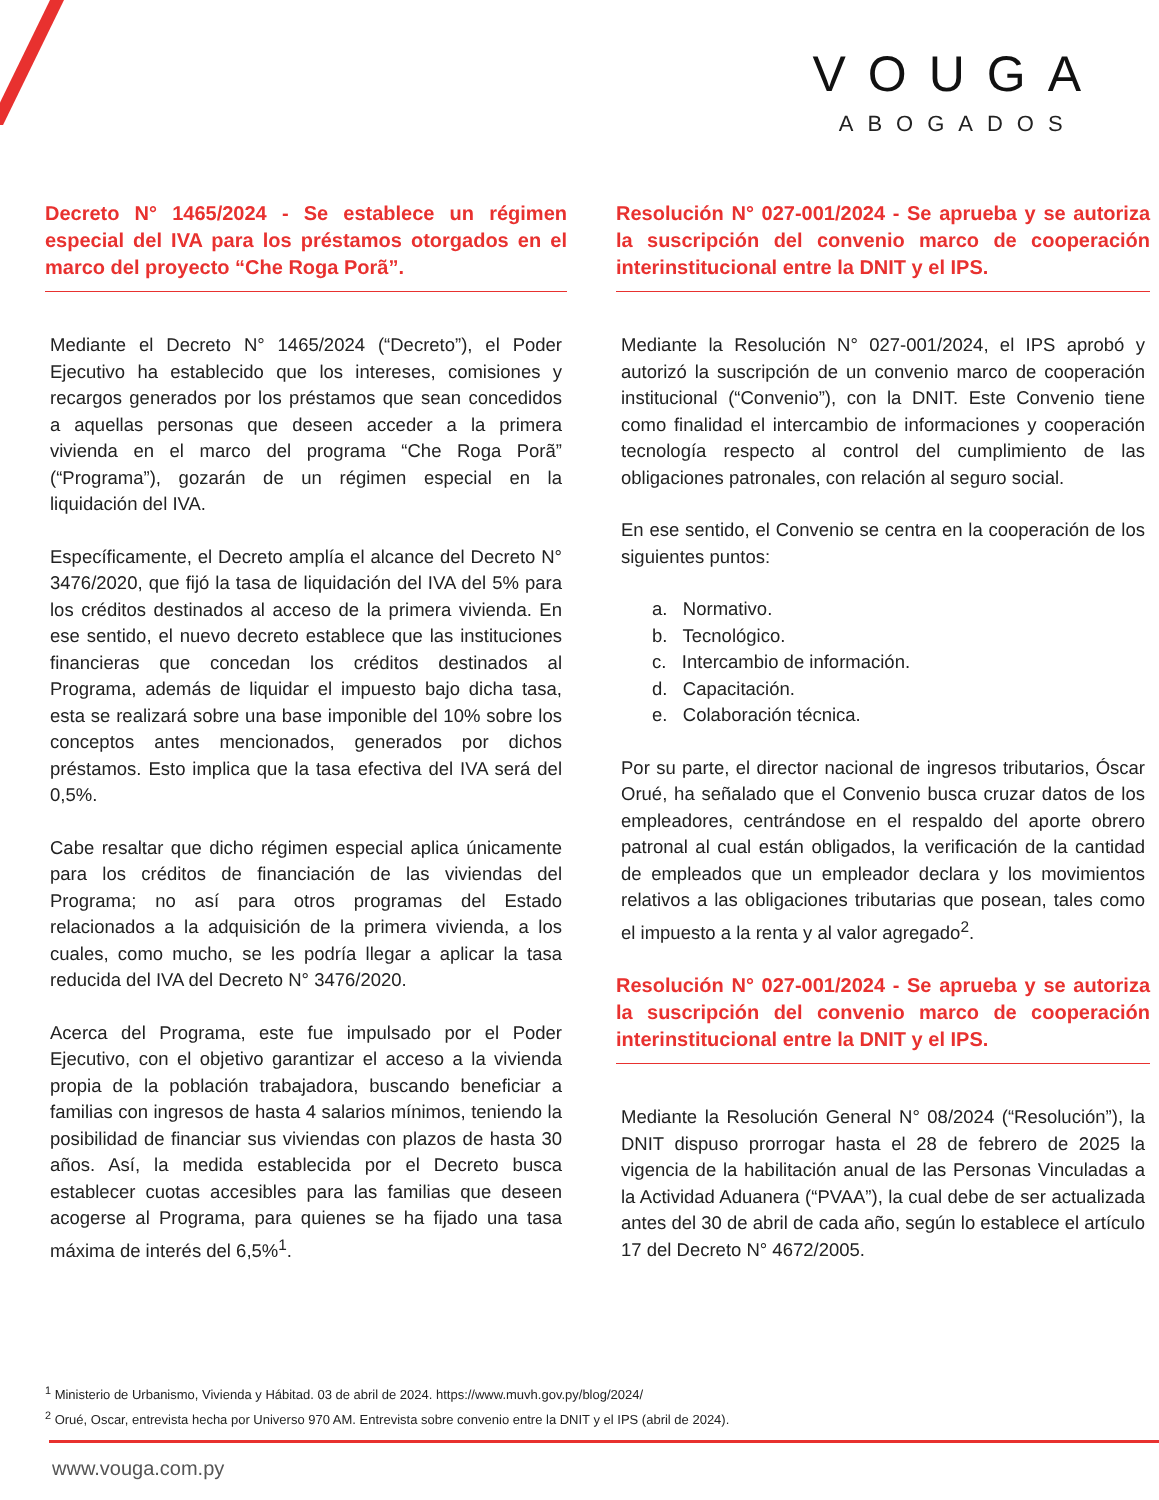VOUGA
ABOGADOS
Decreto N° 1465/2024 - Se establece un régimen especial del IVA para los préstamos otorgados en el marco del proyecto “Che Roga Porã”.
Mediante el Decreto N° 1465/2024 (“Decreto”), el Poder Ejecutivo ha establecido que los intereses, comisiones y recargos generados por los préstamos que sean concedidos a aquellas personas que deseen acceder a la primera vivienda en el marco del programa “Che Roga Porã” (“Programa”), gozarán de un régimen especial en la liquidación del IVA.
Específicamente, el Decreto amplía el alcance del Decreto N° 3476/2020, que fijó la tasa de liquidación del IVA del 5% para los créditos destinados al acceso de la primera vivienda. En ese sentido, el nuevo decreto establece que las instituciones financieras que concedan los créditos destinados al Programa, además de liquidar el impuesto bajo dicha tasa, esta se realizará sobre una base imponible del 10% sobre los conceptos antes mencionados, generados por dichos préstamos. Esto implica que la tasa efectiva del IVA será del 0,5%.
Cabe resaltar que dicho régimen especial aplica únicamente para los créditos de financiación de las viviendas del Programa; no así para otros programas del Estado relacionados a la adquisición de la primera vivienda, a los cuales, como mucho, se les podría llegar a aplicar la tasa reducida del IVA del Decreto N° 3476/2020.
Acerca del Programa, este fue impulsado por el Poder Ejecutivo, con el objetivo garantizar el acceso a la vivienda propia de la población trabajadora, buscando beneficiar a familias con ingresos de hasta 4 salarios mínimos, teniendo la posibilidad de financiar sus viviendas con plazos de hasta 30 años. Así, la medida establecida por el Decreto busca establecer cuotas accesibles para las familias que deseen acogerse al Programa, para quienes se ha fijado una tasa máxima de interés del 6,5%<sup>1</sup>.
Resolución N° 027-001/2024 - Se aprueba y se autoriza la suscripción del convenio marco de cooperación interinstitucional entre la DNIT y el IPS.
Mediante la Resolución N° 027-001/2024, el IPS aprobó y autorizó la suscripción de un convenio marco de cooperación institucional (“Convenio”), con la DNIT. Este Convenio tiene como finalidad el intercambio de informaciones y cooperación tecnología respecto al control del cumplimiento de las obligaciones patronales, con relación al seguro social.
En ese sentido, el Convenio se centra en la cooperación de los siguientes puntos:
a. Normativo.
b. Tecnológico.
c. Intercambio de información.
d. Capacitación.
e. Colaboración técnica.
Por su parte, el director nacional de ingresos tributarios, Óscar Orué, ha señalado que el Convenio busca cruzar datos de los empleadores, centrándose en el respaldo del aporte obrero patronal al cual están obligados, la verificación de la cantidad de empleados que un empleador declara y los movimientos relativos a las obligaciones tributarias que posean, tales como el impuesto a la renta y al valor agregado<sup>2</sup>.
Resolución N° 027-001/2024 - Se aprueba y se autoriza la suscripción del convenio marco de cooperación interinstitucional entre la DNIT y el IPS.
Mediante la Resolución General N° 08/2024 (“Resolución”), la DNIT dispuso prorrogar hasta el 28 de febrero de 2025 la vigencia de la habilitación anual de las Personas Vinculadas a la Actividad Aduanera (“PVAA”), la cual debe de ser actualizada antes del 30 de abril de cada año, según lo establece el artículo 17 del Decreto N° 4672/2005.
<sup>1</sup> Ministerio de Urbanismo, Vivienda y Hábitad. 03 de abril de 2024. https://www.muvh.gov.py/blog/2024/
<sup>2</sup> Orué, Oscar, entrevista hecha por Universo 970 AM. Entrevista sobre convenio entre la DNIT y el IPS (abril de 2024).
www.vouga.com.py